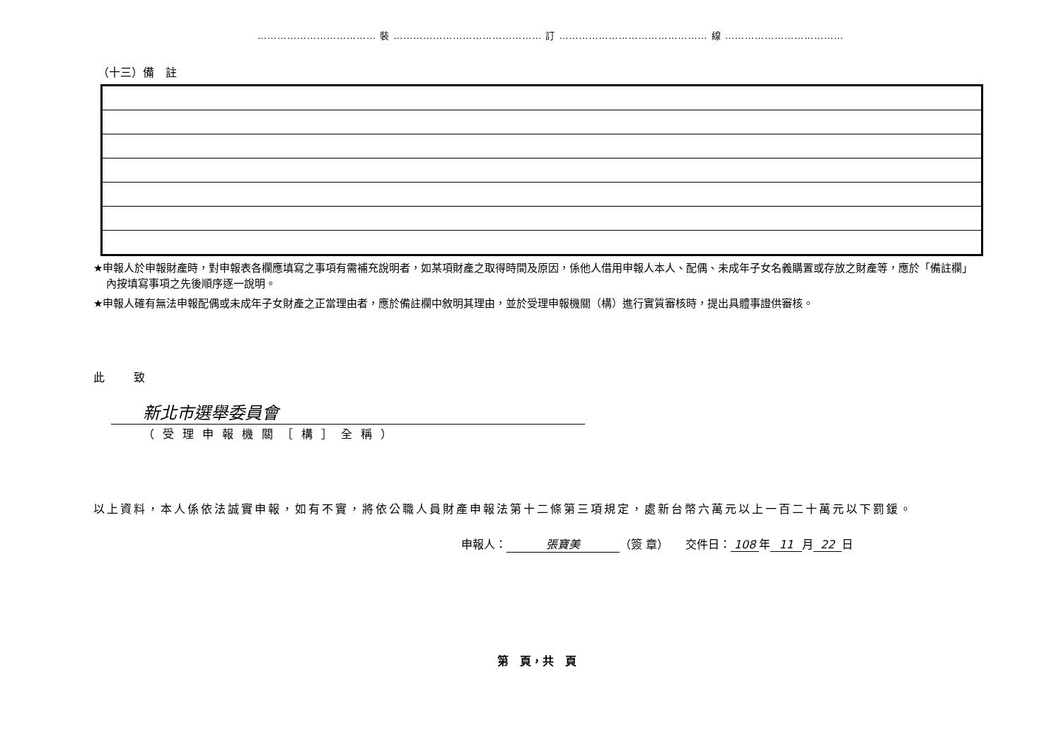……………………………… 裝 ……………………………………… 訂 ……………………………………… 線 ………………………………
（十三）備　註
★申報人於申報財產時，對申報表各欄應填寫之事項有需補充說明者，如某項財產之取得時間及原因，係他人借用申報人本人、配偶、未成年子女名義購置或存放之財產等，應於「備註欄」內按填寫事項之先後順序逐一說明。
★申報人確有無法申報配偶或未成年子女財產之正當理由者，應於備註欄中敘明其理由，並於受理申報機關（構）進行實質審核時，提出具體事證供審核。
此 致
新北市選舉委員會
（受理申報機關［構］全稱）
以上資料，本人係依法誠實申報，如有不實，將依公職人員財產申報法第十二條第三項規定，處新台幣六萬元以上一百二十萬元以下罰鍰。
申報人： 張寶美 （簽 章）　　交件日： 108 年 11 月 22 日
第　頁，共　頁